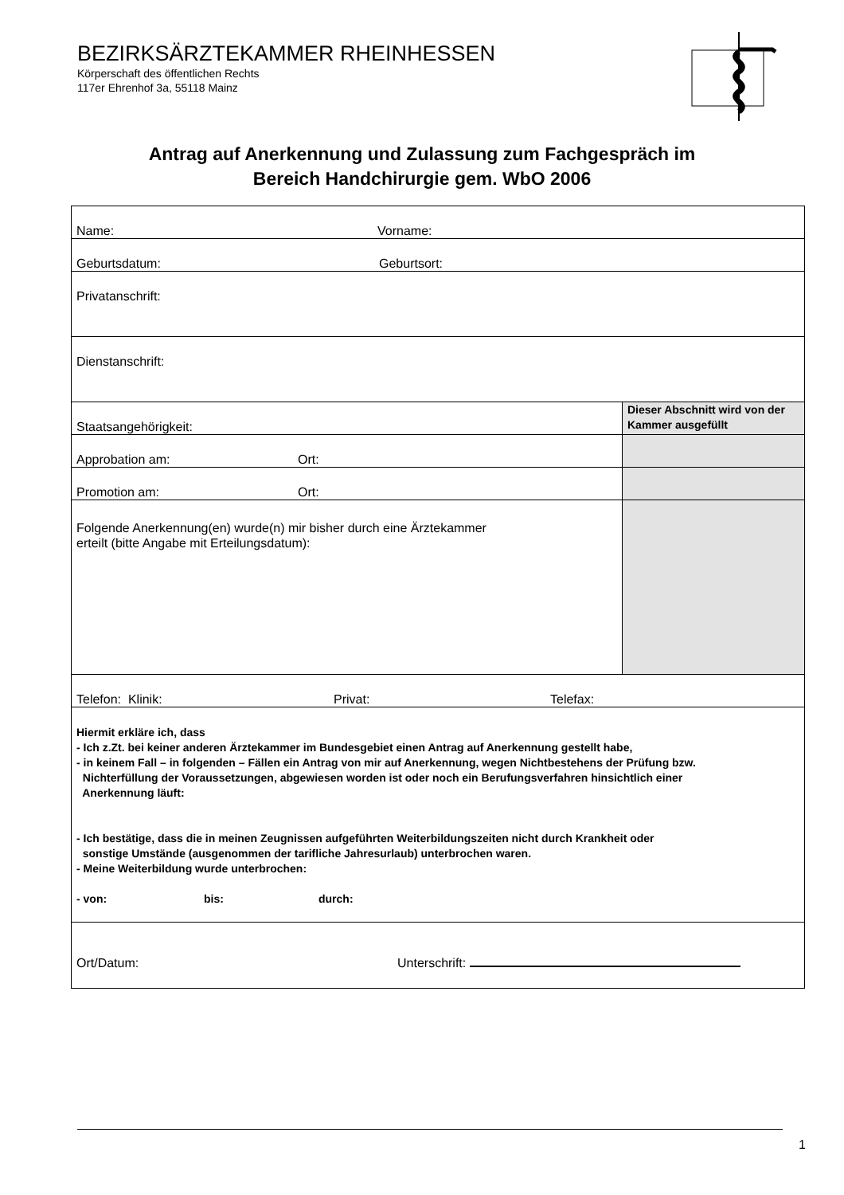BEZIRKSÄRZTEKAMMER RHEINHESSEN
Körperschaft des öffentlichen Rechts
117er Ehrenhof 3a, 55118 Mainz
Antrag auf Anerkennung und Zulassung zum Fachgespräch im
Bereich Handchirurgie gem. WbO 2006
| Name: Vorname: | |
| Geburtsdatum: Geburtsort: | |
| Privatanschrift: | |
| Dienstanschrift: | |
| Staatsangehörigkeit: | Dieser Abschnitt wird von der Kammer ausgefüllt |
| Approbation am: Ort: | |
| Promotion am: Ort: | |
| Folgende Anerkennung(en) wurde(n) mir bisher durch eine Ärztekammer erteilt (bitte Angabe mit Erteilungsdatum): | |
| Telefon: Klinik: Privat: Telefax: | |
| Hiermit erkläre ich, dass - Ich z.Zt. bei keiner anderen Ärztekammer im Bundesgebiet einen Antrag auf Anerkennung gestellt habe, - in keinem Fall – in folgenden – Fällen ein Antrag von mir auf Anerkennung, wegen Nichtbestehens der Prüfung bzw. Nichterfüllung der Voraussetzungen, abgewiesen worden ist oder noch ein Berufungsverfahren hinsichtlich einer Anerkennung läuft: - Ich bestätige, dass die in meinen Zeugnissen aufgeführten Weiterbildungszeiten nicht durch Krankheit oder sonstige Umstände (ausgenommen der tarifliche Jahresurlaub) unterbrochen waren. - Meine Weiterbildung wurde unterbrochen: - von: bis: durch: | |
| Ort/Datum: Unterschrift: | |
1